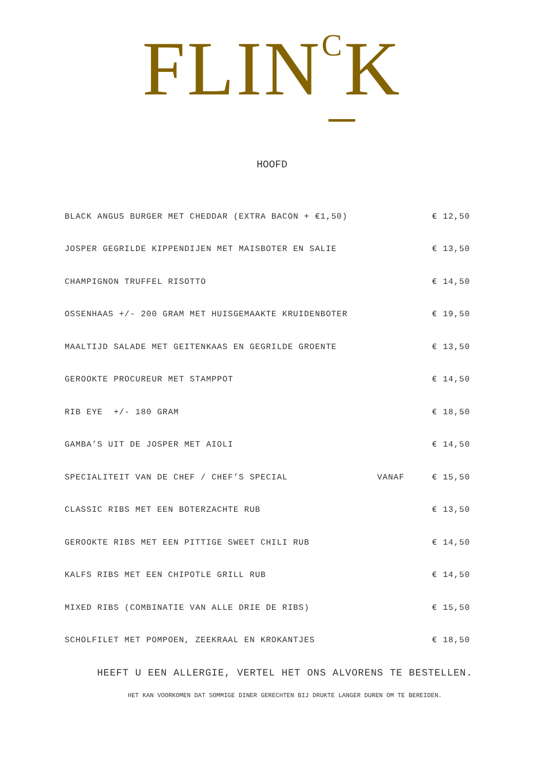FLIN<sup>C</sup>K
HOOFD
| BLACK ANGUS BURGER MET CHEDDAR (EXTRA BACON + €1,50) | | € 12,50 |
| JOSPER GEGRILDE KIPPENDIJEN MET MAISBOTER EN SALIE | | € 13,50 |
| CHAMPIGNON TRUFFEL RISOTTO | | € 14,50 |
| OSSENHAAS +/- 200 GRAM MET HUISGEMAAKTE KRUIDENBOTER | | € 19,50 |
| MAALTIJD SALADE MET GEITENKAAS EN GEGRILDE GROENTE | | € 13,50 |
| GEROOKTE PROCUREUR MET STAMPPOT | | € 14,50 |
| RIB EYE +/- 180 GRAM | | € 18,50 |
| GAMBA’S UIT DE JOSPER MET AIOLI | | € 14,50 |
| SPECIALITEIT VAN DE CHEF / CHEF’S SPECIAL | VANAF | € 15,50 |
| CLASSIC RIBS MET EEN BOTERZACHTE RUB | | € 13,50 |
| GEROOKTE RIBS MET EEN PITTIGE SWEET CHILI RUB | | € 14,50 |
| KALFS RIBS MET EEN CHIPOTLE GRILL RUB | | € 14,50 |
| MIXED RIBS (COMBINATIE VAN ALLE DRIE DE RIBS) | | € 15,50 |
| SCHOLFILET MET POMPOEN, ZEEKRAAL EN KROKANTJES | | € 18,50 |
HEEFT U EEN ALLERGIE, VERTEL HET ONS ALVORENS TE BESTELLEN.
HET KAN VOORKOMEN DAT SOMMIGE DINER GERECHTEN BIJ DRUKTE LANGER DUREN OM TE BEREIDEN.